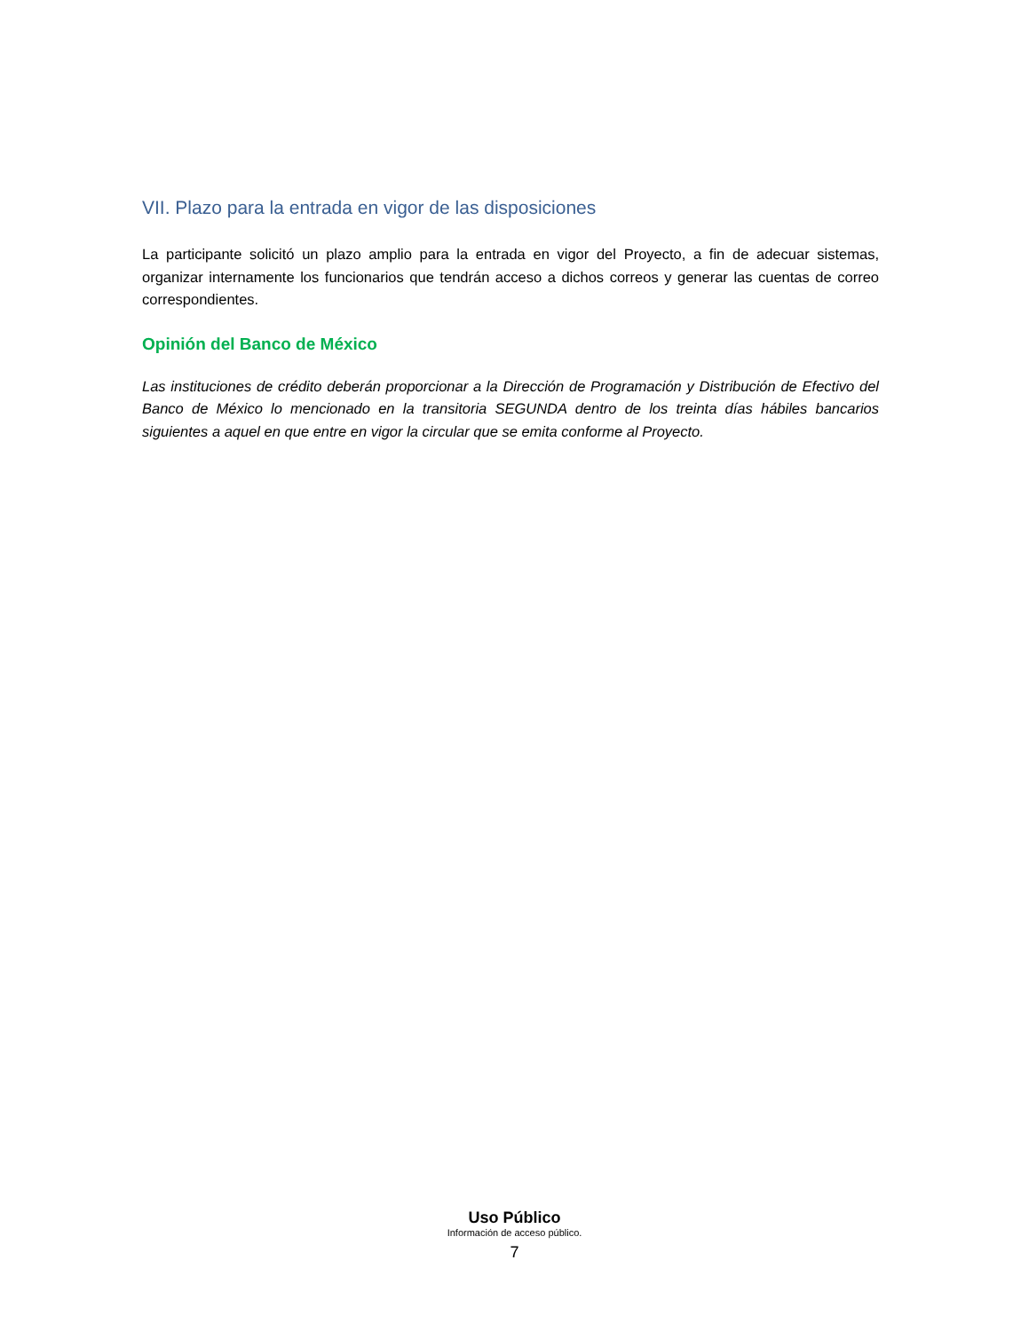VII. Plazo para la entrada en vigor de las disposiciones
La participante solicitó un plazo amplio para la entrada en vigor del Proyecto, a fin de adecuar sistemas, organizar internamente los funcionarios que tendrán acceso a dichos correos y generar las cuentas de correo correspondientes.
Opinión del Banco de México
Las instituciones de crédito deberán proporcionar a la Dirección de Programación y Distribución de Efectivo del Banco de México lo mencionado en la transitoria SEGUNDA dentro de los treinta días hábiles bancarios siguientes a aquel en que entre en vigor la circular que se emita conforme al Proyecto.
Uso Público
Información de acceso público.
7